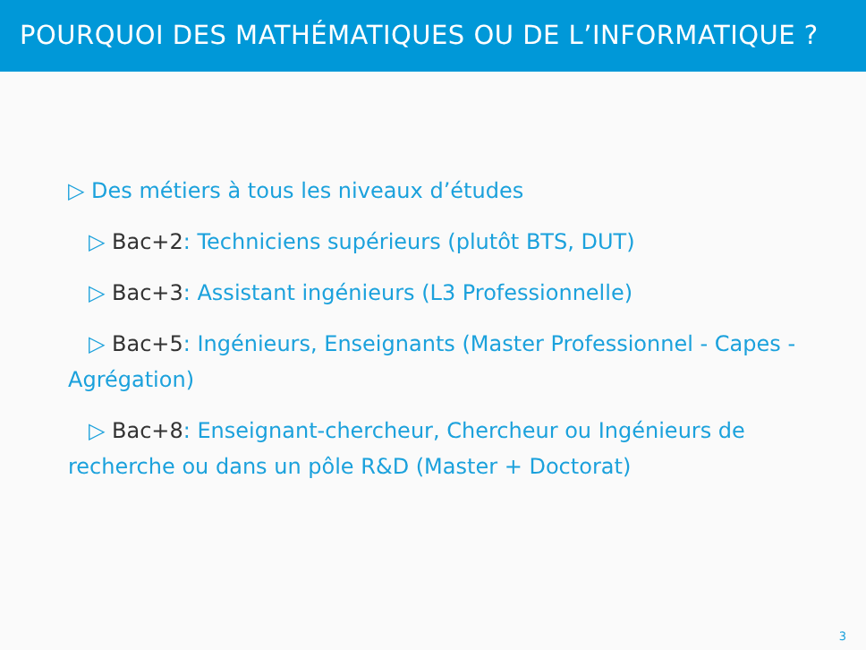POURQUOI DES MATHÉMATIQUES OU DE L’INFORMATIQUE ?
▷ Des métiers à tous les niveaux d’études
▷ Bac+2: Techniciens supérieurs (plutôt BTS, DUT)
▷ Bac+3: Assistant ingénieurs (L3 Professionnelle)
▷ Bac+5: Ingénieurs, Enseignants (Master Professionnel - Capes - Agrégation)
▷ Bac+8: Enseignant-chercheur, Chercheur ou Ingénieurs de recherche ou dans un pôle R&D (Master + Doctorat)
3